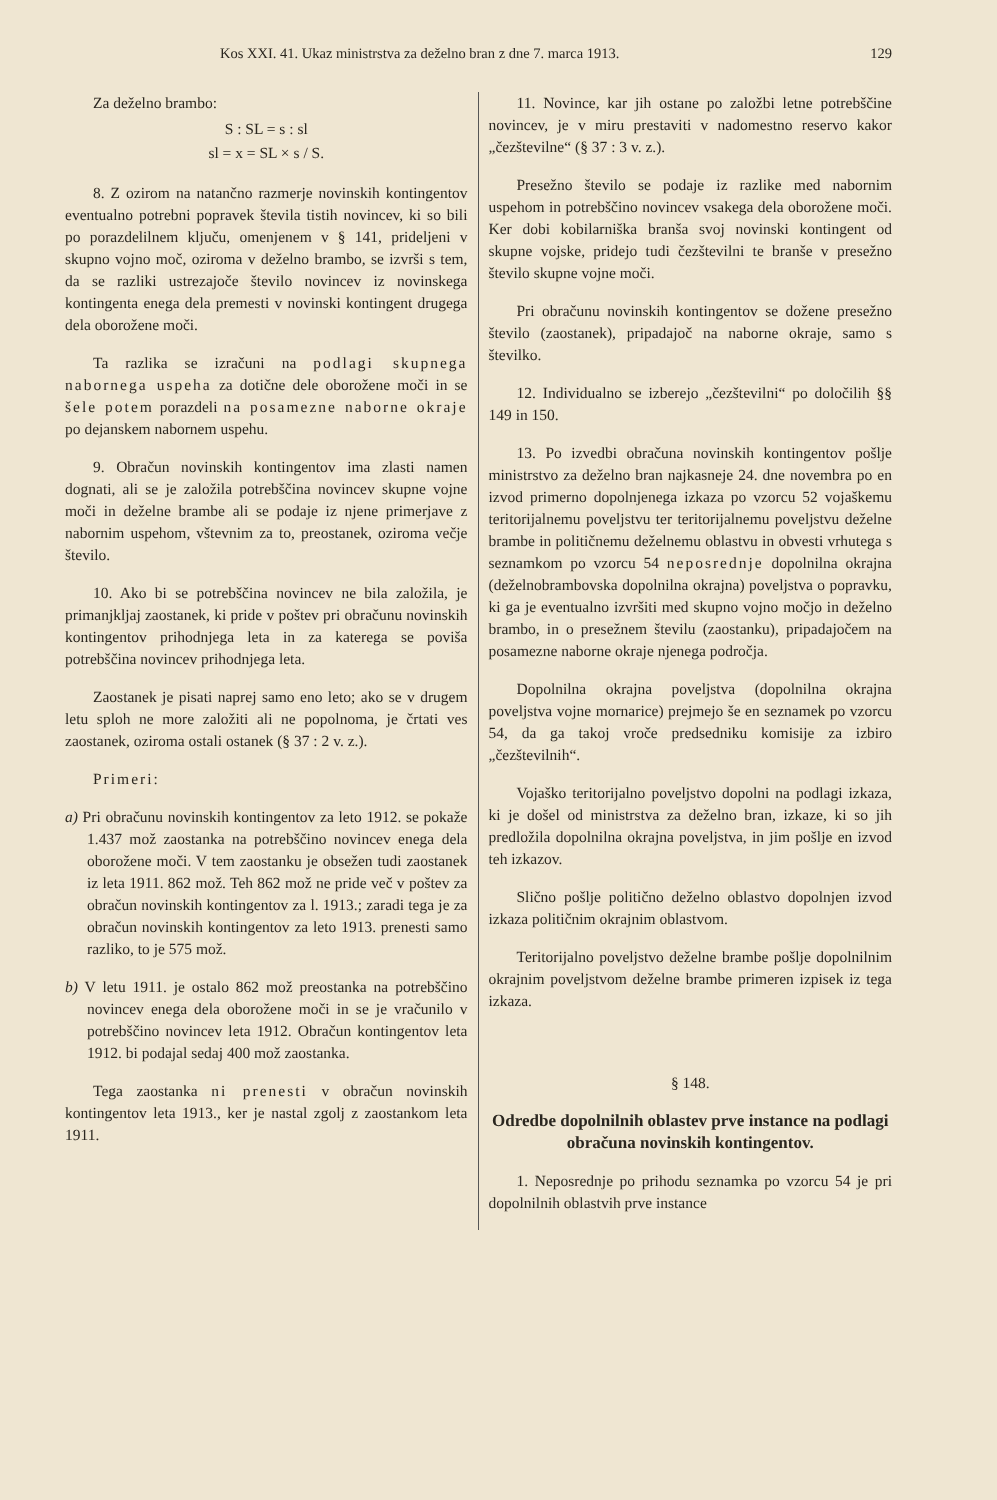Kos XXI. 41. Ukaz ministrstva za deželno bran z dne 7. marca 1913. 129
Za deželno brambo:
S : SL = s : sl
sl = x = SL × s / S.
8. Z ozirom na natančno razmerje novinskih kontingentov eventualno potrebni popravek števila tistih novincev, ki so bili po porazdelilnem ključu, omenjenem v § 141, prideljeni v skupno vojno moč, oziroma v deželno brambo, se izvrši s tem, da se razliki ustrezajoče število novincev iz novinskega kontingenta enega dela premesti v novinski kontingent drugega dela oborožene moči.
Ta razlika se izračuni na podlagi skupnega nabornega uspeha za dotične dele oborožene moči in se šele potem porazdeli na posamezne naborne okraje po dejanskem nabornem uspehu.
9. Obračun novinskih kontingentov ima zlasti namen dognati, ali se je založila potrebščina novincev skupne vojne moči in deželne brambe ali se podaje iz njene primerjave z nabornim uspehom, vštevnim za to, preostanek, oziroma večje število.
10. Ako bi se potrebščina novincev ne bila založila, je primanjkljaj zaostanek, ki pride v poštev pri obračunu novinskih kontingentov prihodnjega leta in za katerega se poviša potrebščina novincev prihodnjega leta.
Zaostanek je pisati naprej samo eno leto; ako se v drugem letu sploh ne more založiti ali ne popolnoma, je črtati ves zaostanek, oziroma ostali ostanek (§ 37 : 2 v. z.).
Primeri:
a) Pri obračunu novinskih kontingentov za leto 1912. se pokaže 1.437 mož zaostanka na potrebščino novincev enega dela oborožene moči. V tem zaostanku je obsežen tudi zaostanek iz leta 1911. 862 mož. Teh 862 mož ne pride več v poštev za obračun novinskih kontingentov za l. 1913.; zaradi tega je za obračun novinskih kontingentov za leto 1913. prenesti samo razliko, to je 575 mož.
b) V letu 1911. je ostalo 862 mož preostanka na potrebščino novincev enega dela oborožene moči in se je vračunilo v potrebščino novincev leta 1912. Obračun kontingentov leta 1912. bi podajal sedaj 400 mož zaostanka.
Tega zaostanka ni prenesti v obračun novinskih kontingentov leta 1913., ker je nastal zgolj z zaostankom leta 1911.
11. Novince, kar jih ostane po založbi letne potrebščine novincev, je v miru prestaviti v nadomestno reservo kakor „čezštevilne“ (§ 37 : 3 v. z.).
Presežno število se podaje iz razlike med nabornim uspehom in potrebščino novincev vsakega dela oborožene moči. Ker dobi kobilarniška branša svoj novinski kontingent od skupne vojske, pridejo tudi čezštevilni te branše v presežno število skupne vojne moči.
Pri obračunu novinskih kontingentov se dožene presežno število (zaostanek), pripadajoč na naborne okraje, samo s številko.
12. Individualno se izberejo „čezštevilni“ po določilih §§ 149 in 150.
13. Po izvedbi obračuna novinskih kontingentov pošlje ministrstvo za deželno bran najkasneje 24. dne novembra po en izvod primerno dopolnjenega izkaza po vzorcu 52 vojaškemu teritorijalnemu poveljstvu ter teritorijalnemu poveljstvu deželne brambe in političnemu deželnemu oblastvu in obvesti vrhutega s seznamkom po vzorcu 54 neposrednje dopolnilna okrajna (deželnobrambovska dopolnilna okrajna) poveljstva o popravku, ki ga je eventualno izvršiti med skupno vojno močjo in deželno brambo, in o presežnem številu (zaostanku), pripadajočem na posamezne naborne okraje njenega področja.
Dopolnilna okrajna poveljstva (dopolnilna okrajna poveljstva vojne mornarice) prejmejo še en seznamek po vzorcu 54, da ga takoj vroče predsedniku komisije za izbiro „čezštevilnih“.
Vojaško teritorijalno poveljstvo dopolni na podlagi izkaza, ki je došel od ministrstva za deželno bran, izkaze, ki so jih predložila dopolnilna okrajna poveljstva, in jim pošlje en izvod teh izkazov.
Slično pošlje politično deželno oblastvo dopolnjen izvod izkaza političnim okrajnim oblastvom.
Teritorijalno poveljstvo deželne brambe pošlje dopolnilnim okrajnim poveljstvom deželne brambe primeren izpisek iz tega izkaza.
§ 148.
Odredbe dopolnilnih oblastev prve instance na podlagi obračuna novinskih kontingentov.
1. Neposrednje po prihodu seznamka po vzorcu 54 je pri dopolnilnih oblastvih prve instance